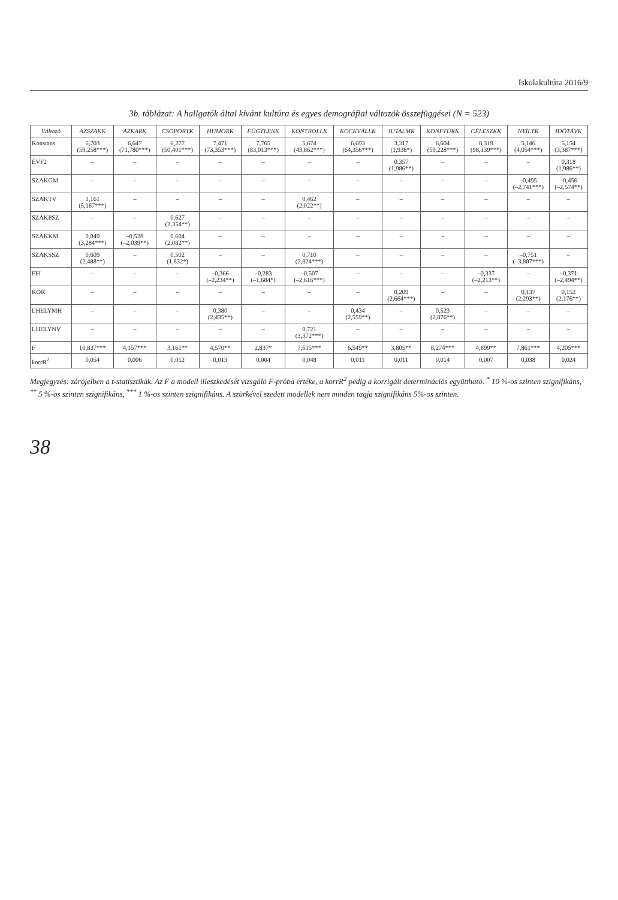Iskolakultúra 2016/9
3b. táblázat: A hallgatók által kívánt kultúra és egyes demográfiai változók összefüggései (N = 523)
| Változó | AZSZAKK | AZKARK | CSOPORTK | HUMORK | FÜGTLENK | KONTROLLK | KOCKVÁLLK | JUTALMK | KONFTÜRK | CÉLESZKK | NYÍLTK | IDŐTÁVK |
| --- | --- | --- | --- | --- | --- | --- | --- | --- | --- | --- | --- | --- |
| Konstans | 6,703 (59,258***) | 6,647 (71,780***) | 6,277 (50,401***) | 7,471 (73,353***) | 7,765 (83,013***) | 5,674 (43,862***) | 6,693 (64,356***) | 3,317 (1,938*) | 6,604 (59,228***) | 8,319 (98,139***) | 5,146 (4,054***) | 5,154 (3,387***) |
| ÉVF2 | – | – | – | – | – | – | – | 0,357 (1,986**) | – | – | – | 0,318 (1,986**) |
| SZAKGM | – | – | – | – | – | – | – | – | – | – | –0,495 (–2,741***) | –0,456 (–2,574**) |
| SZAKTV | 1,161 (5,167***) | – | – | – | – | 0,462 (2,022**) | – | – | – | – | – | – |
| SZAKPSZ | – | – | 0,627 (2,354**) | – | – | – | – | – | – | – | – | – |
| SZAKKM | 0,849 (3,284***) | –0,528 (–2,039**) | 0,604 (2,082**) | – | – | – | – | – | – | – | – | – |
| SZAKSSZ | 0,609 (2,488**) | – | 0,502 (1,832*) | – | – | 0,710 (2,824***) | – | – | – | – | –0,751 (–3,807***) | – |
| FFI | – | – | – | –0,366 (–2,234**) | –0,283 (–1,684*) | –0,507 (–2,616***) | – | – | – | –0,337 (–2,213**) | – | –0,371 (–2,494**) |
| KOR | – | – | – | – | – | – | – | 0,209 (2,664***) | – | – | 0,137 (2,293**) | 0,152 (2,176**) |
| LHELYMH | – | – | – | 0,380 (2,435**) | – | – | 0,434 (2,559**) | – | 0,523 (2,876**) | – | – | – |
| LHELYNV | – | – | – | – | – | 0,721 (3,372***) | – | – | – | – | – | – |
| F | 10,837*** | 4,157*** | 3,161** | 4,570** | 2,837* | 7,615*** | 6,549** | 3,805** | 8,274*** | 4,899** | 7,861*** | 4,205*** |
| korrR<sup>2</sup> | 0,054 | 0,006 | 0,012 | 0,013 | 0,004 | 0,048 | 0,011 | 0,011 | 0,014 | 0,007 | 0,038 | 0,024 |
Megjegyzés: zárójelben a t-statisztikák. Az F a modell illeszkedését vizsgáló F-próba értéke, a korrR<sup>2</sup> pedig a korrigált determinációs együttható. <sup>*</sup> 10 %-os szinten szignifikáns, <sup>**</sup> 5 %-os szinten szignifikáns, <sup>***</sup> 1 %-os szinten szignifikáns. A szürkével szedett modellek nem minden tagja szignifikáns 5%-os szinten.
38